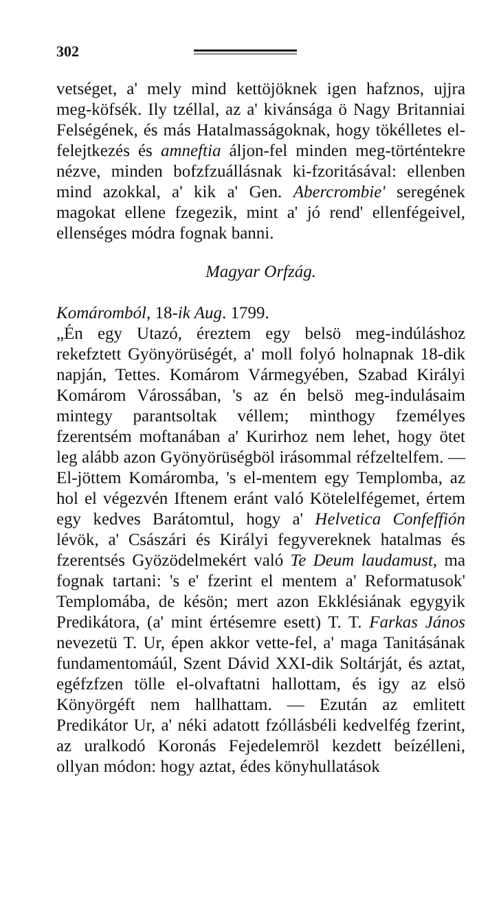302
vetséget, a' mely mind kettöjöknek igen hafznos, ujjra meg-köfsék. Ily tzéllal, az a' kivánsága ö Nagy Britanniai Felségének, és más Hatalmasságoknak, hogy tökélletes el-felejtkezés és amneftia áljon-fel minden meg-történtekre nézve, minden bofzfzuállásnak ki-fzoritásával: ellenben mind azokkal, a' kik a' Gen. Abercrombie' seregének magokat ellene fzegezik, mint a' jó rend' ellenfégeivel, ellenséges módra fognak banni.
Magyar Orfzág.
Komáromból, 18-ik Aug. 1799.
„Én egy Utazó, éreztem egy belsö meg-indúláshoz rekefztett Gyönyörüségét, a' moll folyó holnapnak 18-dik napján, Tettes. Komárom Vármegyében, Szabad Királyi Komárom Várossában, 's az én belsö meg-indulásaim mintegy parantsoltak véllem; minthogy fzemélyes fzerentsém moftanában a' Kurirhoz nem lehet, hogy ötet leg alább azon Gyönyörüségböl irásommal réfzeltelfem. — El-jöttem Komáromba, 's el-mentem egy Templomba, az hol el végezvén Iftenem eránt való Kötelelfégemet, értem egy kedves Barátomtul, hogy a' Helvetica Confeffión lévök, a' Császári és Királyi fegyvereknek hatalmas és fzerentsés Gyözödelmekért való Te Deum laudamust, ma fognak tartani: 's e' fzerint el mentem a' Reformatusok' Templomába, de késön; mert azon Ekklésiának egygyik Predikátora, (a' mint értésemre esett) T. T. Farkas János nevezetü T. Ur, épen akkor vette-fel, a' maga Tanitásának fundamentomáúl, Szent Dávid XXI-dik Soltárját, és aztat, egéfzfzen tölle el-olvaftatni hallottam, és igy az elsö Könyörgéft nem hallhattam. — Ezután az emlitett Predikátor Ur, a' néki adatott fzóllásbéli kedvelfég fzerint, az uralkodó Koronás Fejedelemröl kezdett beízélleni, ollyan módon: hogy aztat, édes könyhullatások